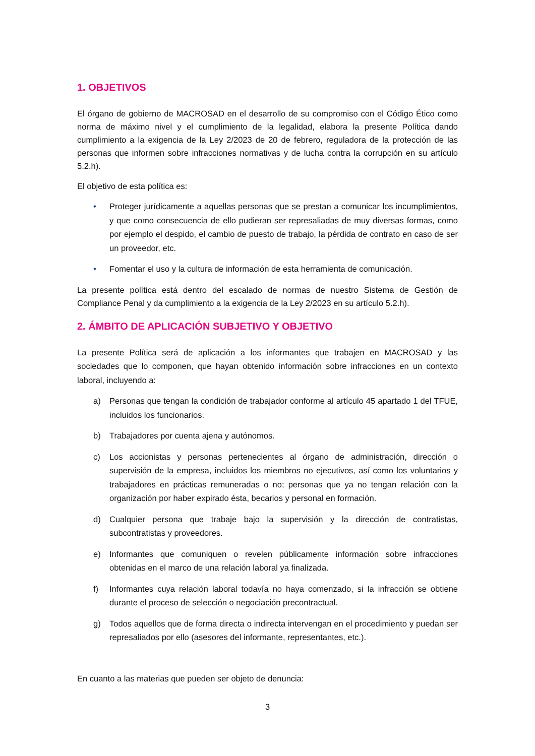1. OBJETIVOS
El órgano de gobierno de MACROSAD en el desarrollo de su compromiso con el Código Ético como norma de máximo nivel y el cumplimiento de la legalidad, elabora la presente Política dando cumplimiento a la exigencia de la Ley 2/2023 de 20 de febrero, reguladora de la protección de las personas que informen sobre infracciones normativas y de lucha contra la corrupción en su artículo 5.2.h).
El objetivo de esta política es:
• Proteger jurídicamente a aquellas personas que se prestan a comunicar los incumplimientos, y que como consecuencia de ello pudieran ser represaliadas de muy diversas formas, como por ejemplo el despido, el cambio de puesto de trabajo, la pérdida de contrato en caso de ser un proveedor, etc.
• Fomentar el uso y la cultura de información de esta herramienta de comunicación.
La presente política está dentro del escalado de normas de nuestro Sistema de Gestión de Compliance Penal y da cumplimiento a la exigencia de la Ley 2/2023 en su artículo 5.2.h).
2. ÁMBITO DE APLICACIÓN SUBJETIVO Y OBJETIVO
La presente Política será de aplicación a los informantes que trabajen en MACROSAD y las sociedades que lo componen, que hayan obtenido información sobre infracciones en un contexto laboral, incluyendo a:
a) Personas que tengan la condición de trabajador conforme al artículo 45 apartado 1 del TFUE, incluidos los funcionarios.
b) Trabajadores por cuenta ajena y autónomos.
c) Los accionistas y personas pertenecientes al órgano de administración, dirección o supervisión de la empresa, incluidos los miembros no ejecutivos, así como los voluntarios y trabajadores en prácticas remuneradas o no; personas que ya no tengan relación con la organización por haber expirado ésta, becarios y personal en formación.
d) Cualquier persona que trabaje bajo la supervisión y la dirección de contratistas, subcontratistas y proveedores.
e) Informantes que comuniquen o revelen públicamente información sobre infracciones obtenidas en el marco de una relación laboral ya finalizada.
f) Informantes cuya relación laboral todavía no haya comenzado, si la infracción se obtiene durante el proceso de selección o negociación precontractual.
g) Todos aquellos que de forma directa o indirecta intervengan en el procedimiento y puedan ser represaliados por ello (asesores del informante, representantes, etc.).
En cuanto a las materias que pueden ser objeto de denuncia:
3